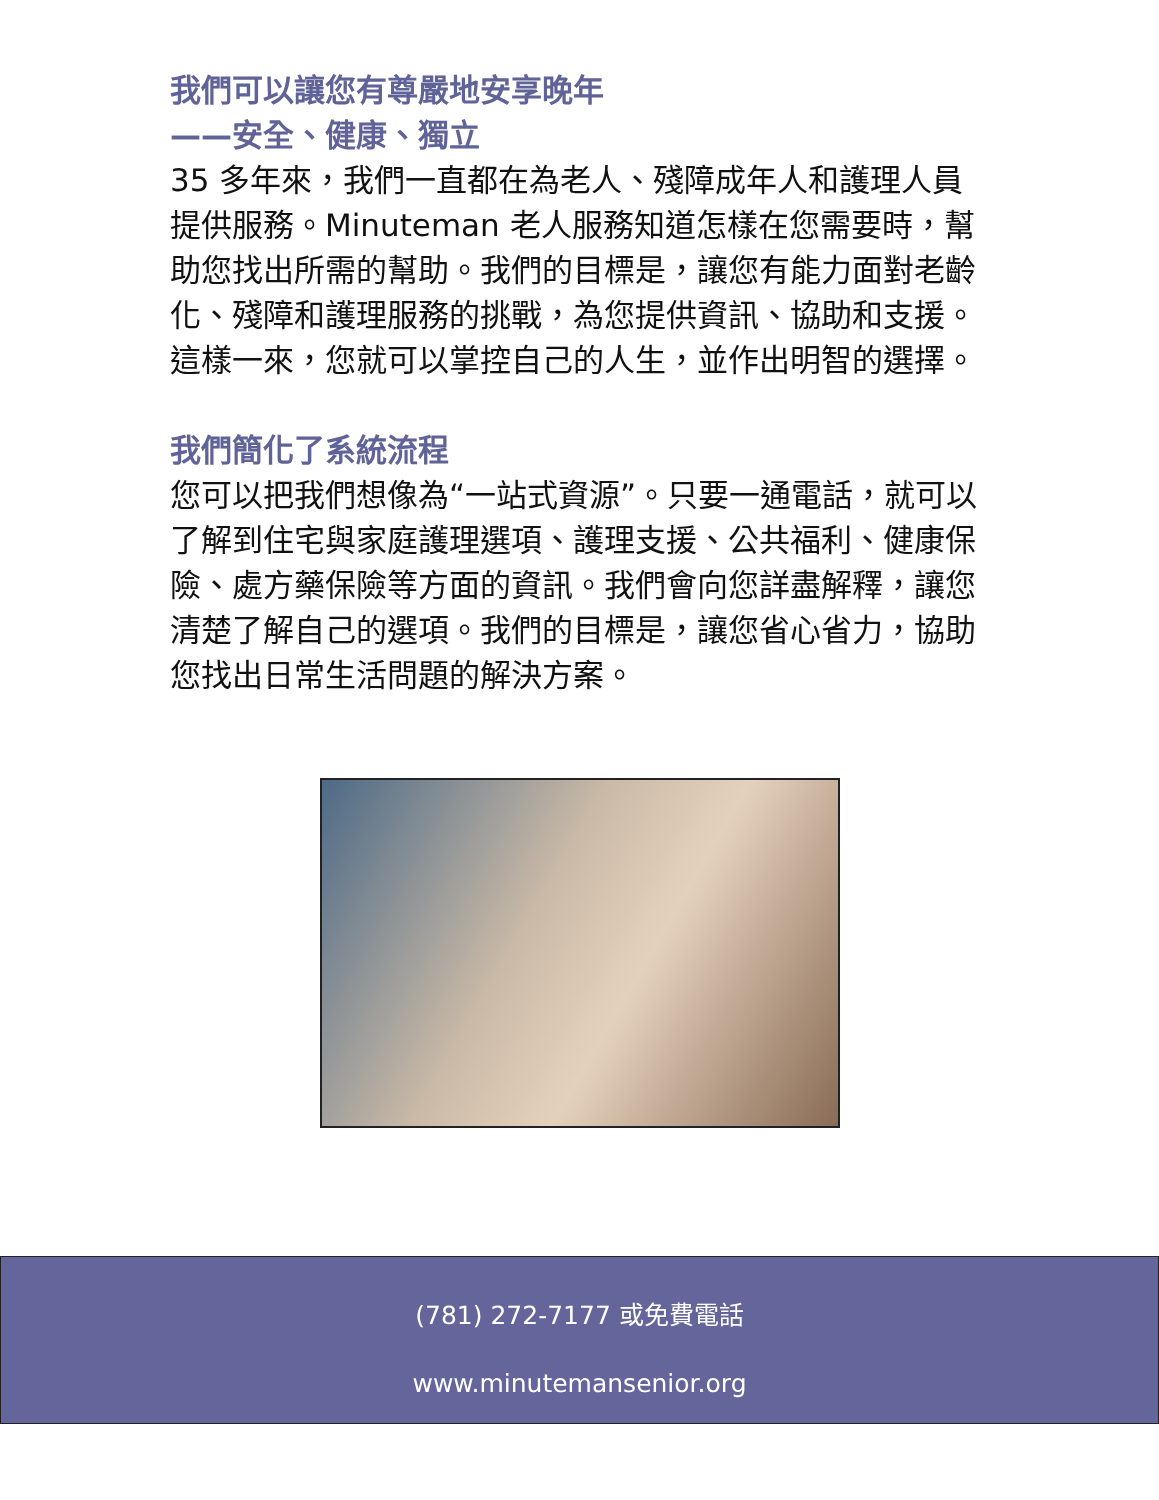我們可以讓您有尊嚴地安享晚年
——安全、健康、獨立
35 多年來，我們一直都在為老人、殘障成年人和護理人員提供服務。Minuteman 老人服務知道怎樣在您需要時，幫助您找出所需的幫助。我們的目標是，讓您有能力面對老齡化、殘障和護理服務的挑戰，為您提供資訊、協助和支援。這樣一來，您就可以掌控自己的人生，並作出明智的選擇。
我們簡化了系統流程
您可以把我們想像為“一站式資源”。只要一通電話，就可以了解到住宅與家庭護理選項、護理支援、公共福利、健康保險、處方藥保險等方面的資訊。我們會向您詳盡解釋，讓您清楚了解自己的選項。我們的目標是，讓您省心省力，協助您找出日常生活問題的解決方案。
(781) 272-7177 或免費電話
www.minutemansenior.org